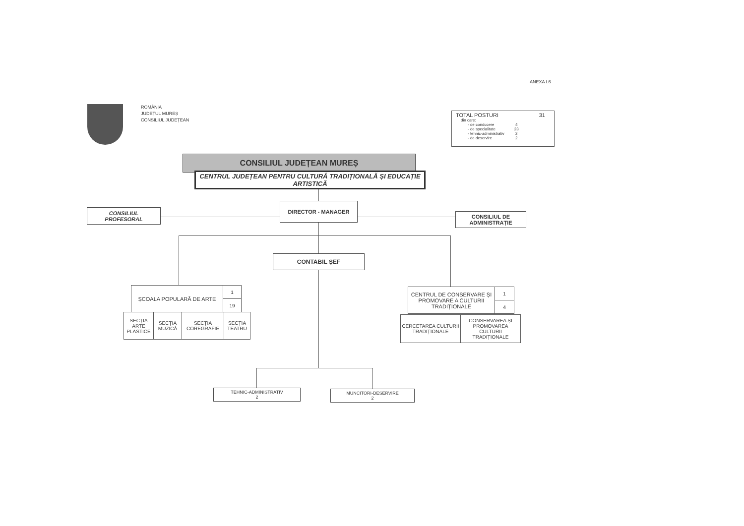ANEXA I.6
ROMÂNIA
JUDEȚUL MUREȘ
CONSILIUL JUDEȚEAN
TOTAL POSTURI 31
| din care: | |
| - de conducere | 4 |
| - de specialitate | 23 |
| - tehnic-administrativ | 2 |
| - de deservire | 2 |
CONSILIUL JUDEȚEAN MUREȘ
CENTRUL JUDEȚEAN PENTRU CULTURĂ TRADIȚIONALĂ ȘI EDUCAȚIE ARTISTICĂ
CONSILIUL
PROFESORAL
DIRECTOR - MANAGER
CONSILIUL DE
ADMINISTRAȚIE
CONTABIL ȘEF
| ȘCOALA POPULARĂ DE ARTE | 1 |
| | 19 |
| SECȚIA ARTE PLASTICE | SECȚIA MUZICĂ | SECȚIA COREGRAFIE | SECȚIA TEATRU |
| CENTRUL DE CONSERVARE ȘI PROMOVARE A CULTURII TRADIȚIONALE | 1 |
| | 4 |
| CERCETAREA CULTURII TRADIȚIONALE | CONSERVAREA ȘI PROMOVAREA CULTURII TRADIȚIONALE |
TEHNIC-ADMINISTRATIV
2
MUNCITORI-DESERVIRE
2